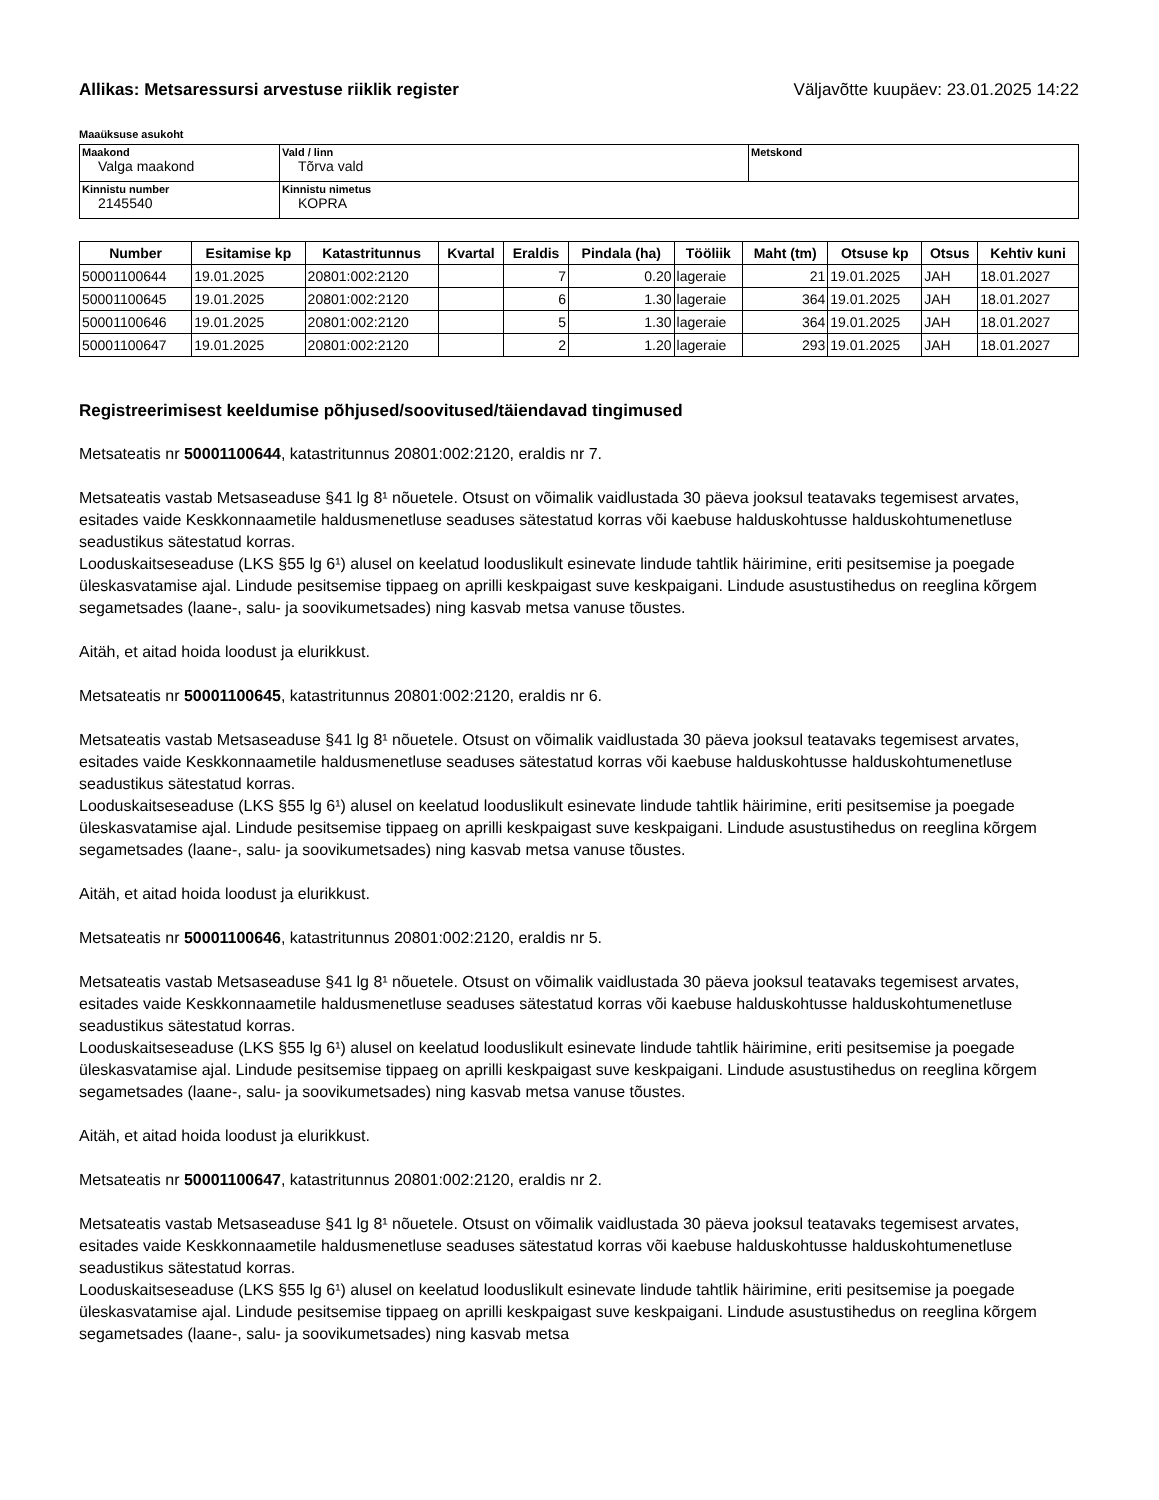Allikas: Metsaressursi arvestuse riiklik register Väljavõtte kuupäev: 23.01.2025 14:22
Maaüksuse asukoht
| Maakond Valga maakond | Vald / linn Tõrva vald | Metskond |
| Kinnistu number 2145540 | Kinnistu nimetus KOPRA | |
| Number | Esitamise kp | Katastritunnus | Kvartal | Eraldis | Pindala (ha) | Tööliik | Maht (tm) | Otsuse kp | Otsus | Kehtiv kuni |
| --- | --- | --- | --- | --- | --- | --- | --- | --- | --- | --- |
| 50001100644 | 19.01.2025 | 20801:002:2120 | | 7 | 0.20 | lageraie | 21 | 19.01.2025 | JAH | 18.01.2027 |
| 50001100645 | 19.01.2025 | 20801:002:2120 | | 6 | 1.30 | lageraie | 364 | 19.01.2025 | JAH | 18.01.2027 |
| 50001100646 | 19.01.2025 | 20801:002:2120 | | 5 | 1.30 | lageraie | 364 | 19.01.2025 | JAH | 18.01.2027 |
| 50001100647 | 19.01.2025 | 20801:002:2120 | | 2 | 1.20 | lageraie | 293 | 19.01.2025 | JAH | 18.01.2027 |
Registreerimisest keeldumise põhjused/soovitused/täiendavad tingimused
Metsateatis nr 50001100644, katastritunnus 20801:002:2120, eraldis nr 7.
Metsateatis vastab Metsaseaduse §41 lg 8¹ nõuetele. Otsust on võimalik vaidlustada 30 päeva jooksul teatavaks tegemisest arvates, esitades vaide Keskkonnaametile haldusmenetluse seaduses sätestatud korras või kaebuse halduskohtusse halduskohtumenetluse seadustikus sätestatud korras.
Looduskaitseseaduse (LKS §55 lg 6¹) alusel on keelatud looduslikult esinevate lindude tahtlik häirimine, eriti pesitsemise ja poegade üleskasvatamise ajal. Lindude pesitsemise tippaeg on aprilli keskpaigast suve keskpaigani. Lindude asustustihedus on reeglina kõrgem segametsades (laane-, salu- ja soovikumetsades) ning kasvab metsa vanuse tõustes.
Aitäh, et aitad hoida loodust ja elurikkust.
Metsateatis nr 50001100645, katastritunnus 20801:002:2120, eraldis nr 6.
Metsateatis vastab Metsaseaduse §41 lg 8¹ nõuetele. Otsust on võimalik vaidlustada 30 päeva jooksul teatavaks tegemisest arvates, esitades vaide Keskkonnaametile haldusmenetluse seaduses sätestatud korras või kaebuse halduskohtusse halduskohtumenetluse seadustikus sätestatud korras.
Looduskaitseseaduse (LKS §55 lg 6¹) alusel on keelatud looduslikult esinevate lindude tahtlik häirimine, eriti pesitsemise ja poegade üleskasvatamise ajal. Lindude pesitsemise tippaeg on aprilli keskpaigast suve keskpaigani. Lindude asustustihedus on reeglina kõrgem segametsades (laane-, salu- ja soovikumetsades) ning kasvab metsa vanuse tõustes.
Aitäh, et aitad hoida loodust ja elurikkust.
Metsateatis nr 50001100646, katastritunnus 20801:002:2120, eraldis nr 5.
Metsateatis vastab Metsaseaduse §41 lg 8¹ nõuetele. Otsust on võimalik vaidlustada 30 päeva jooksul teatavaks tegemisest arvates, esitades vaide Keskkonnaametile haldusmenetluse seaduses sätestatud korras või kaebuse halduskohtusse halduskohtumenetluse seadustikus sätestatud korras.
Looduskaitseseaduse (LKS §55 lg 6¹) alusel on keelatud looduslikult esinevate lindude tahtlik häirimine, eriti pesitsemise ja poegade üleskasvatamise ajal. Lindude pesitsemise tippaeg on aprilli keskpaigast suve keskpaigani. Lindude asustustihedus on reeglina kõrgem segametsades (laane-, salu- ja soovikumetsades) ning kasvab metsa vanuse tõustes.
Aitäh, et aitad hoida loodust ja elurikkust.
Metsateatis nr 50001100647, katastritunnus 20801:002:2120, eraldis nr 2.
Metsateatis vastab Metsaseaduse §41 lg 8¹ nõuetele. Otsust on võimalik vaidlustada 30 päeva jooksul teatavaks tegemisest arvates, esitades vaide Keskkonnaametile haldusmenetluse seaduses sätestatud korras või kaebuse halduskohtusse halduskohtumenetluse seadustikus sätestatud korras.
Looduskaitseseaduse (LKS §55 lg 6¹) alusel on keelatud looduslikult esinevate lindude tahtlik häirimine, eriti pesitsemise ja poegade üleskasvatamise ajal. Lindude pesitsemise tippaeg on aprilli keskpaigast suve keskpaigani. Lindude asustustihedus on reeglina kõrgem segametsades (laane-, salu- ja soovikumetsades) ning kasvab metsa